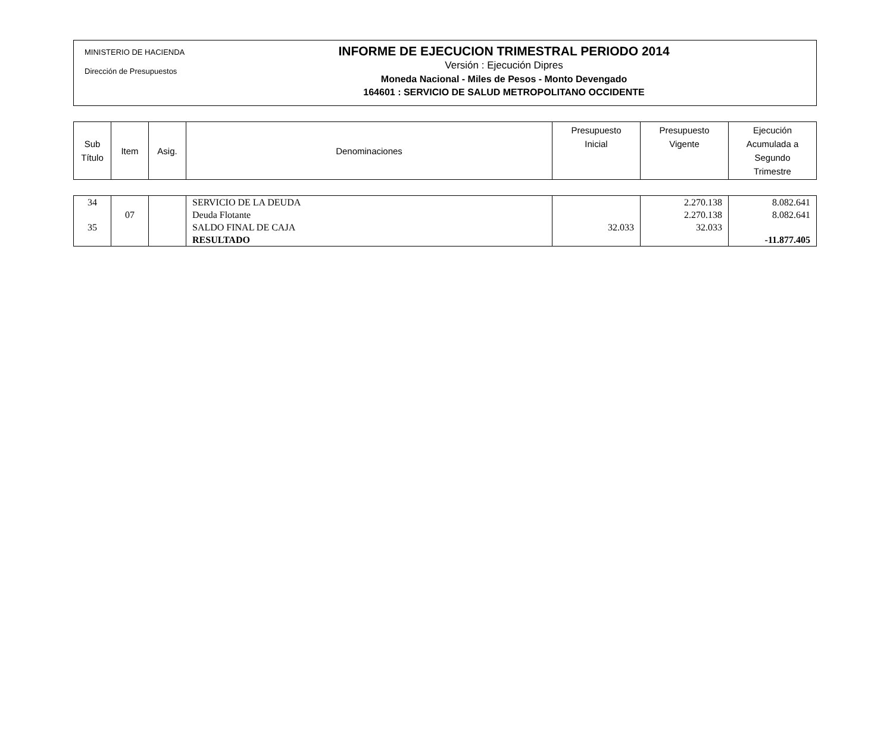MINISTERIO DE HACIENDA
Dirección de Presupuestos
INFORME DE EJECUCION TRIMESTRAL PERIODO 2014
Versión : Ejecución Dipres
Moneda Nacional - Miles de Pesos - Monto Devengado
164601 : SERVICIO DE SALUD METROPOLITANO OCCIDENTE
| Sub Título | Item | Asig. | Denominaciones | Presupuesto Inicial | Presupuesto Vigente | Ejecución Acumulada a Segundo Trimestre |
| 34 | | | SERVICIO DE LA DEUDA | | 2.270.138 | 8.082.641 |
| | 07 | | Deuda Flotante | | 2.270.138 | 8.082.641 |
| 35 | | | SALDO FINAL DE CAJA | 32.033 | 32.033 | |
| | | | RESULTADO | | | -11.877.405 |